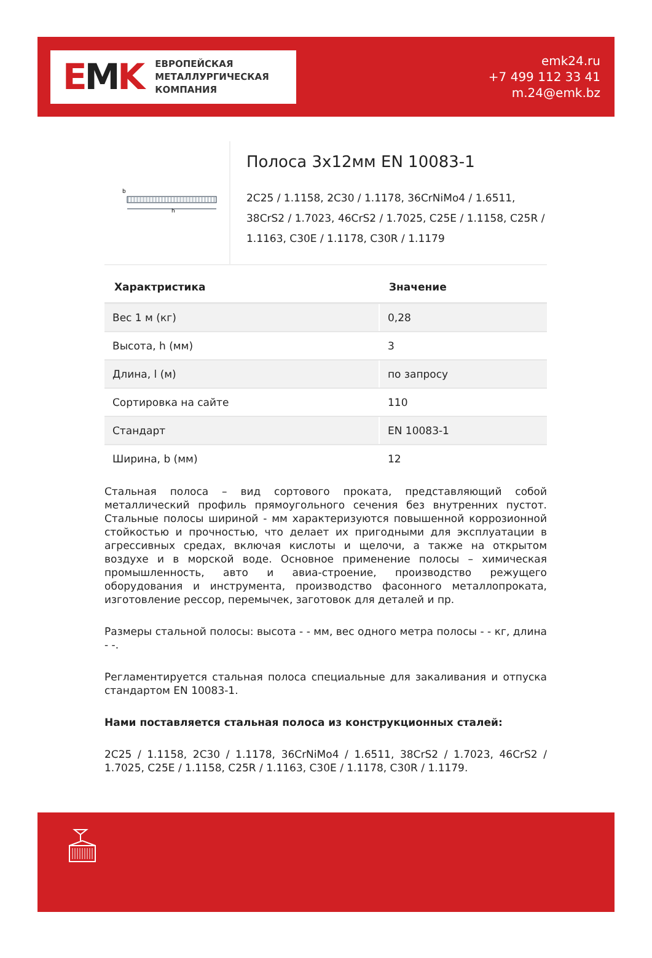EMK
ЕВРОПЕЙСКАЯ
МЕТАЛЛУРГИЧЕСКАЯ
КОМПАНИЯ
emk24.ru
+7 499 112 33 41
m.24@emk.bz
b
h
Полоса 3x12мм EN 10083-1
2C25 / 1.1158, 2C30 / 1.1178, 36CrNiMo4 / 1.6511, 38CrS2 / 1.7023, 46CrS2 / 1.7025, C25E / 1.1158, C25R / 1.1163, C30E / 1.1178, C30R / 1.1179
| Характристика | Значение |
| --- | --- |
| Вес 1 м (кг) | 0,28 |
| Высота, h (мм) | 3 |
| Длина, l (м) | по запросу |
| Сортировка на сайте | 110 |
| Стандарт | EN 10083-1 |
| Ширина, b (мм) | 12 |
Стальная полоса – вид сортового проката, представляющий собой металлический профиль прямоугольного сечения без внутренних пустот. Стальные полосы шириной - мм характеризуются повышенной коррозионной стойкостью и прочностью, что делает их пригодными для эксплуатации в агрессивных средах, включая кислоты и щелочи, а также на открытом воздухе и в морской воде. Основное применение полосы – химическая промышленность, авто и авиа-строение, производство режущего оборудования и инструмента, производство фасонного металлопроката, изготовление рессор, перемычек, заготовок для деталей и пр.
Размеры стальной полосы: высота - - мм, вес одного метра полосы - - кг, длина - -.
Регламентируется стальная полоса специальные для закаливания и отпуска стандартом EN 10083-1.
Нами поставляется стальная полоса из конструкционных сталей:
2C25 / 1.1158, 2C30 / 1.1178, 36CrNiMo4 / 1.6511, 38CrS2 / 1.7023, 46CrS2 / 1.7025, C25E / 1.1158, C25R / 1.1163, C30E / 1.1178, C30R / 1.1179.